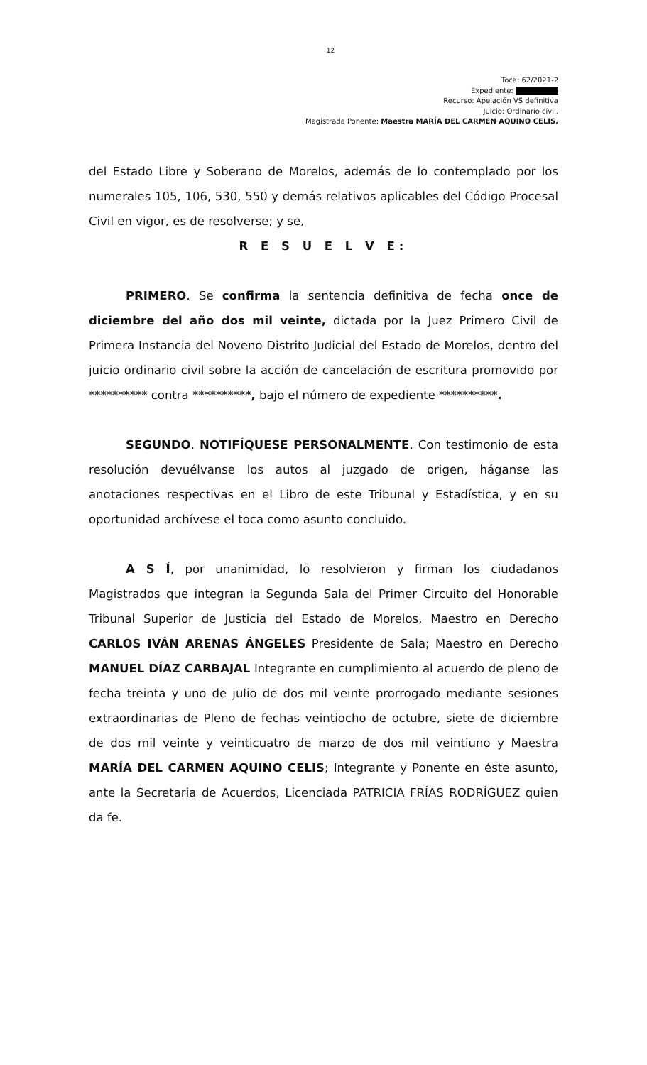12
Toca: 62/2021-2
Expediente:
Recurso: Apelación VS definitiva
Juicio: Ordinario civil.
Magistrada Ponente: Maestra MARÍA DEL CARMEN AQUINO CELIS.
del Estado Libre y Soberano de Morelos, además de lo contemplado por los numerales 105, 106, 530, 550 y demás relativos aplicables del Código Procesal Civil en vigor, es de resolverse; y se,
R E S U E L V E:
PRIMERO. Se confirma la sentencia definitiva de fecha once de diciembre del año dos mil veinte, dictada por la Juez Primero Civil de Primera Instancia del Noveno Distrito Judicial del Estado de Morelos, dentro del juicio ordinario civil sobre la acción de cancelación de escritura promovido por ********** contra **********, bajo el número de expediente **********.
SEGUNDO. NOTIFÍQUESE PERSONALMENTE. Con testimonio de esta resolución devuélvanse los autos al juzgado de origen, háganse las anotaciones respectivas en el Libro de este Tribunal y Estadística, y en su oportunidad archívese el toca como asunto concluido.
A S Í, por unanimidad, lo resolvieron y firman los ciudadanos Magistrados que integran la Segunda Sala del Primer Circuito del Honorable Tribunal Superior de Justicia del Estado de Morelos, Maestro en Derecho CARLOS IVÁN ARENAS ÁNGELES Presidente de Sala; Maestro en Derecho MANUEL DÍAZ CARBAJAL Integrante en cumplimiento al acuerdo de pleno de fecha treinta y uno de julio de dos mil veinte prorrogado mediante sesiones extraordinarias de Pleno de fechas veintiocho de octubre, siete de diciembre de dos mil veinte y veinticuatro de marzo de dos mil veintiuno y Maestra MARÍA DEL CARMEN AQUINO CELIS; Integrante y Ponente en éste asunto, ante la Secretaria de Acuerdos, Licenciada PATRICIA FRÍAS RODRÍGUEZ quien da fe.